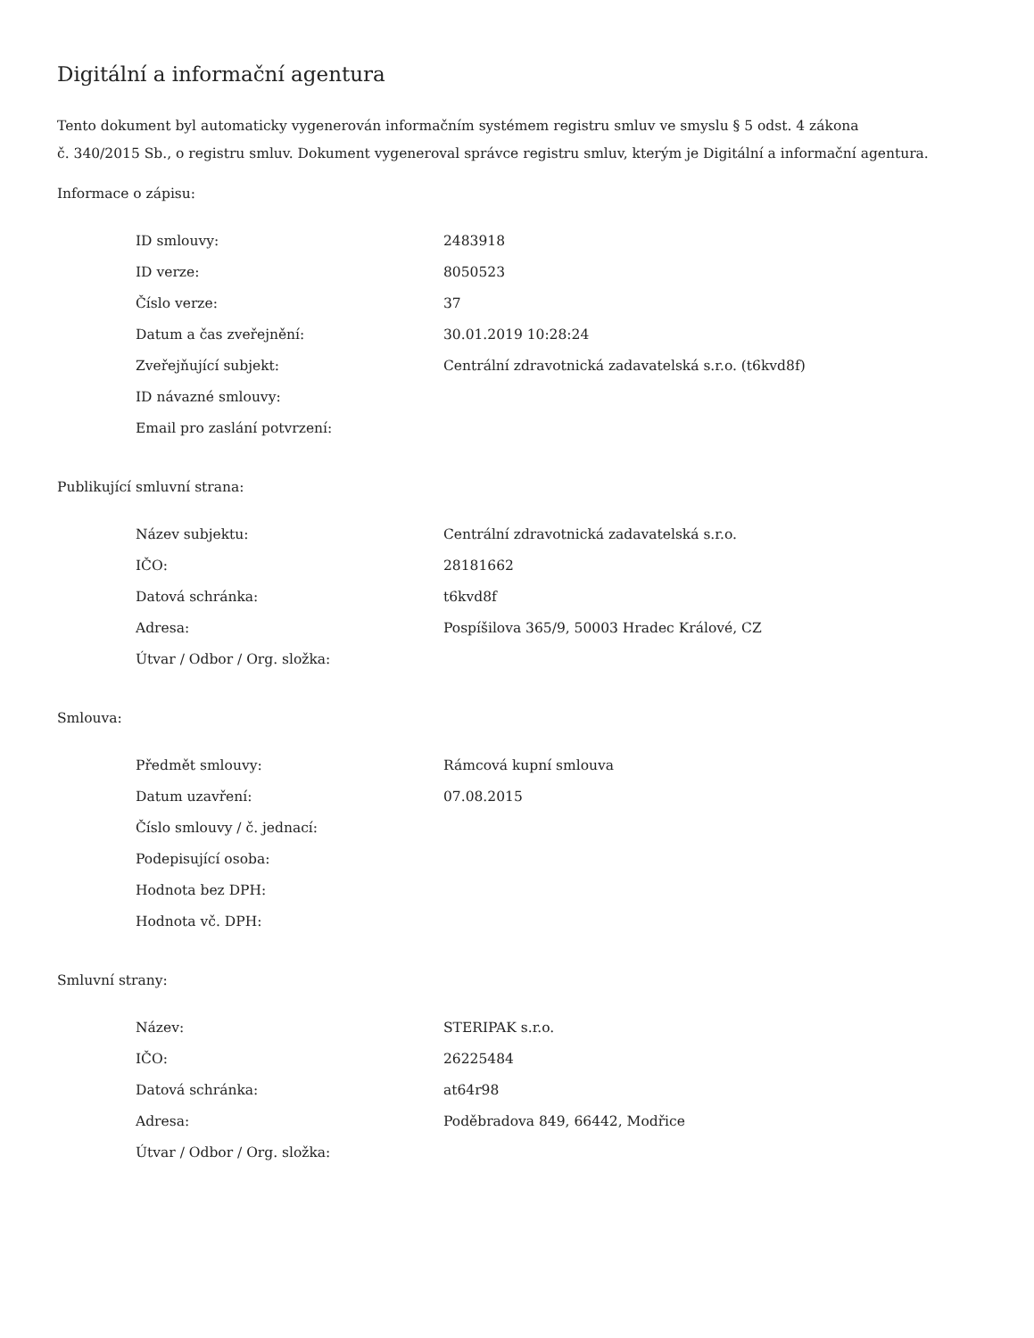Digitální a informační agentura
Tento dokument byl automaticky vygenerován informačním systémem registru smluv ve smyslu § 5 odst. 4 zákona
č. 340/2015 Sb., o registru smluv. Dokument vygeneroval správce registru smluv, kterým je Digitální a informační agentura.
Informace o zápisu:
| ID smlouvy: | 2483918 |
| ID verze: | 8050523 |
| Číslo verze: | 37 |
| Datum a čas zveřejnění: | 30.01.2019 10:28:24 |
| Zveřejňující subjekt: | Centrální zdravotnická zadavatelská s.r.o. (t6kvd8f) |
| ID návazné smlouvy: | |
| Email pro zaslání potvrzení: | |
Publikující smluvní strana:
| Název subjektu: | Centrální zdravotnická zadavatelská s.r.o. |
| IČO: | 28181662 |
| Datová schránka: | t6kvd8f |
| Adresa: | Pospíšilova 365/9, 50003 Hradec Králové, CZ |
| Útvar / Odbor / Org. složka: | |
Smlouva:
| Předmět smlouvy: | Rámcová kupní smlouva |
| Datum uzavření: | 07.08.2015 |
| Číslo smlouvy / č. jednací: | |
| Podepisující osoba: | |
| Hodnota bez DPH: | |
| Hodnota vč. DPH: | |
Smluvní strany:
| Název: | STERIPAK s.r.o. |
| IČO: | 26225484 |
| Datová schránka: | at64r98 |
| Adresa: | Poděbradova 849, 66442, Modřice |
| Útvar / Odbor / Org. složka: | |